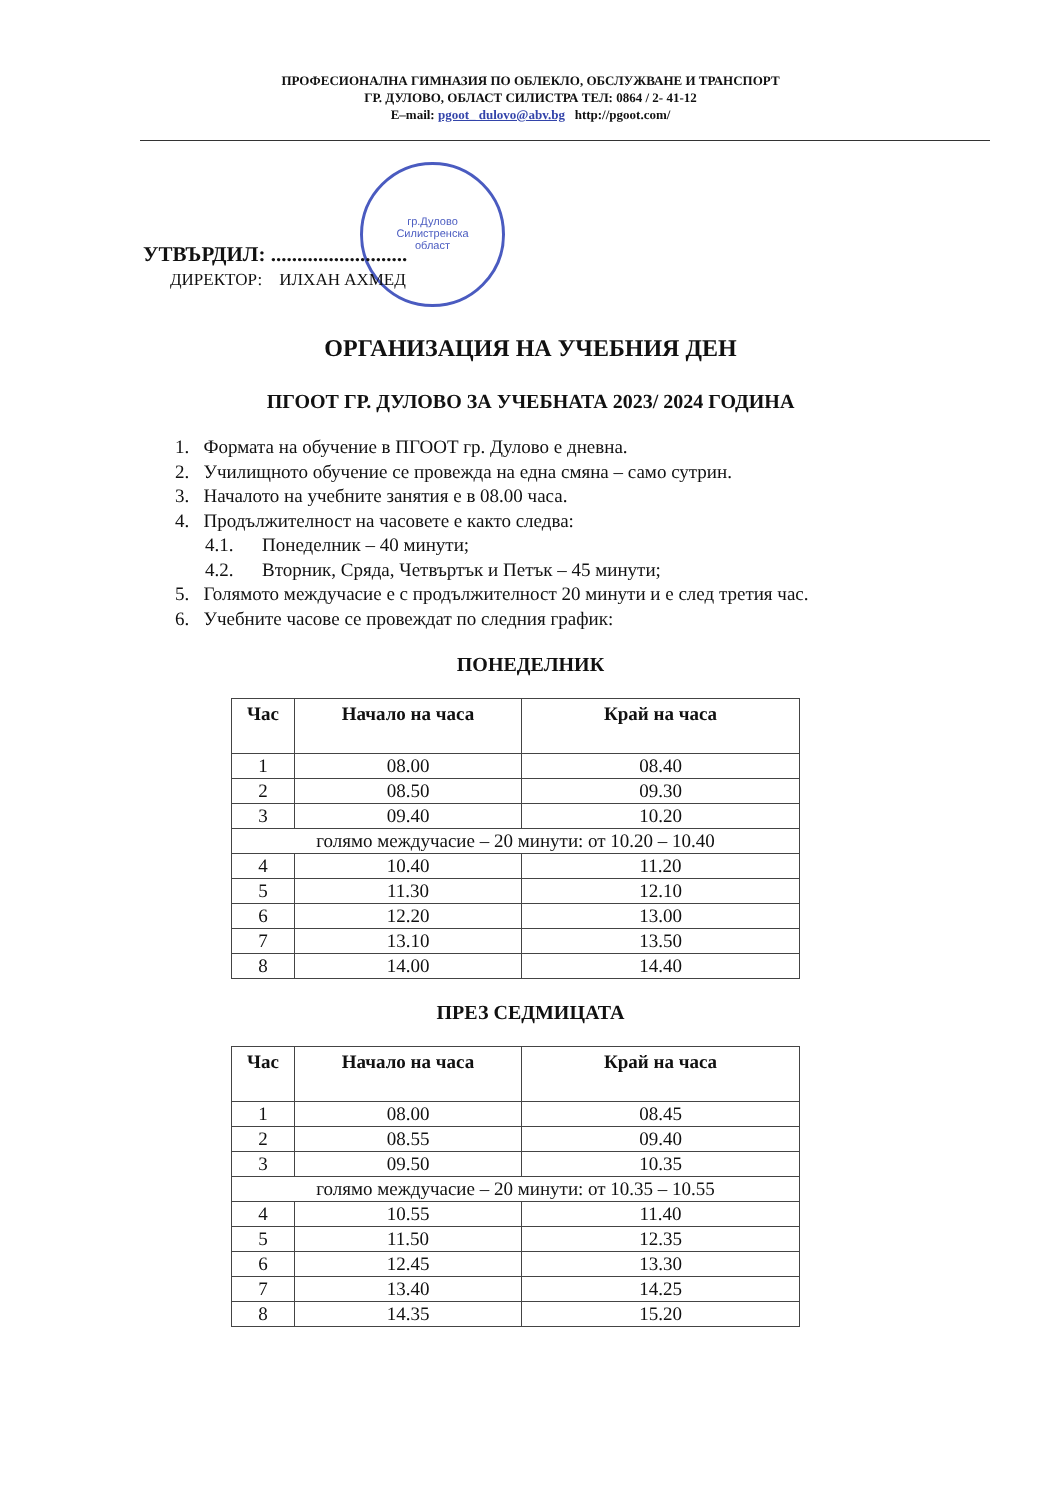ПРОФЕСИОНАЛНА ГИМНАЗИЯ ПО ОБЛЕКЛО, ОБСЛУЖВАНЕ И ТРАНСПОРТ
ГР. ДУЛОВО, ОБЛАСТ СИЛИСТРА ТЕЛ: 0864 / 2- 41-12
E–mail: pgoot_ dulovo@abv.bg http://pgoot.com/
гр.Дулово
Силистренска
област
УТВЪРДИЛ: ..........................
ДИРЕКТОР: ИЛХАН АХМЕД
ОРГАНИЗАЦИЯ НА УЧЕБНИЯ ДЕН
ПГООТ ГР. ДУЛОВО ЗА УЧЕБНАТА 2023/ 2024 ГОДИНА
1. Формата на обучение в ПГООТ гр. Дулово е дневна.
2. Училищното обучение се провежда на една смяна – само сутрин.
3. Началото на учебните занятия е в 08.00 часа.
4. Продължителност на часовете е както следва:
4.1. Понеделник – 40 минути;
4.2. Вторник, Сряда, Четвъртък и Петък – 45 минути;
5. Голямото междучасие е с продължителност 20 минути и е след третия час.
6. Учебните часове се провеждат по следния график:
ПОНЕДЕЛНИК
| Час | Начало на часа | Край на часа |
| --- | --- | --- |
| 1 | 08.00 | 08.40 |
| 2 | 08.50 | 09.30 |
| 3 | 09.40 | 10.20 |
| голямо междучасие – 20 минути: от 10.20 – 10.40 | | |
| 4 | 10.40 | 11.20 |
| 5 | 11.30 | 12.10 |
| 6 | 12.20 | 13.00 |
| 7 | 13.10 | 13.50 |
| 8 | 14.00 | 14.40 |
ПРЕЗ СЕДМИЦАТА
| Час | Начало на часа | Край на часа |
| --- | --- | --- |
| 1 | 08.00 | 08.45 |
| 2 | 08.55 | 09.40 |
| 3 | 09.50 | 10.35 |
| голямо междучасие – 20 минути: от 10.35 – 10.55 | | |
| 4 | 10.55 | 11.40 |
| 5 | 11.50 | 12.35 |
| 6 | 12.45 | 13.30 |
| 7 | 13.40 | 14.25 |
| 8 | 14.35 | 15.20 |